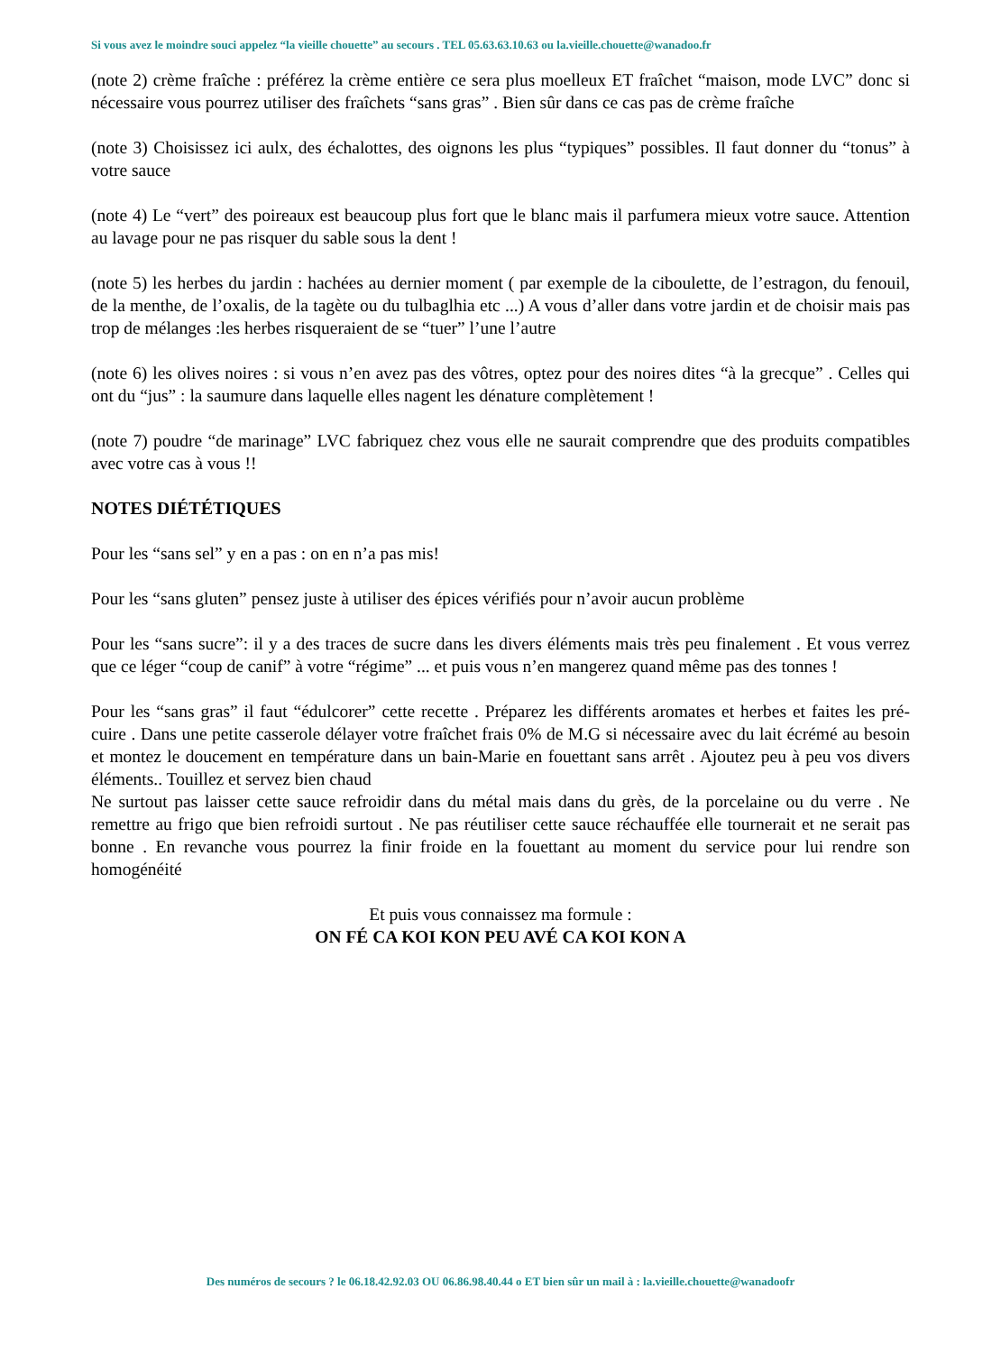Si vous avez le moindre souci appelez “la vieille chouette” au secours . TEL 05.63.63.10.63 ou la.vieille.chouette@wanadoo.fr
(note 2) crème fraîche : préférez la crème entière ce sera plus moelleux ET fraîchet “maison, mode LVC” donc si nécessaire vous pourrez utiliser des fraîchets “sans gras” . Bien sûr dans ce cas pas de crème fraîche
(note 3) Choisissez ici aulx, des échalottes, des oignons les plus “typiques” possibles. Il faut donner du “tonus” à votre sauce
(note 4) Le “vert” des poireaux est beaucoup plus fort que le blanc mais il parfumera mieux votre sauce. Attention au lavage pour ne pas risquer du sable sous la dent !
(note 5) les herbes du jardin : hachées au dernier moment ( par exemple de la ciboulette, de l’estragon, du fenouil, de la menthe, de l’oxalis, de la tagète ou du tulbaglhia etc ...) A vous d’aller dans votre jardin et de choisir mais pas trop de mélanges :les herbes risqueraient de se “tuer” l’une l’autre
(note 6) les olives noires : si vous n’en avez pas des vôtres, optez pour des noires dites “à la grecque” . Celles qui ont du “jus” : la saumure dans laquelle elles nagent les dénature complètement !
(note 7) poudre “de marinage” LVC fabriquez chez vous elle ne saurait comprendre que des produits compatibles avec votre cas à vous !!
NOTES DIÉTÉTIQUES
Pour les “sans sel” y en a pas : on en n’a pas mis!
Pour les “sans gluten” pensez juste à utiliser des épices vérifiés pour n’avoir aucun problème
Pour les “sans sucre”: il y a des traces de sucre dans les divers éléments mais très peu finalement . Et vous verrez que ce léger “coup de canif” à votre “régime” ... et puis vous n’en mangerez quand même pas des tonnes !
Pour les “sans gras” il faut “édulcorer” cette recette . Préparez les différents aromates et herbes et faites les pré-cuire . Dans une petite casserole délayer votre fraîchet frais 0% de M.G si nécessaire avec du lait écrémé au besoin et montez le doucement en température dans un bain-Marie en fouettant sans arrêt . Ajoutez peu à peu vos divers éléments.. Touillez et servez bien chaud
Ne surtout pas laisser cette sauce refroidir dans du métal mais dans du grès, de la porcelaine ou du verre . Ne remettre au frigo que bien refroidi surtout . Ne pas réutiliser cette sauce réchauffée elle tournerait et ne serait pas bonne . En revanche vous pourrez la finir froide en la fouettant au moment du service pour lui rendre son homogénéité
Et puis vous connaissez ma formule :
ON FÉ CA KOI KON PEU AVÉ CA KOI KON A
Des numéros de secours ? le 06.18.42.92.03 OU 06.86.98.40.44 o ET bien sûr un mail à : la.vieille.chouette@wanadoofr